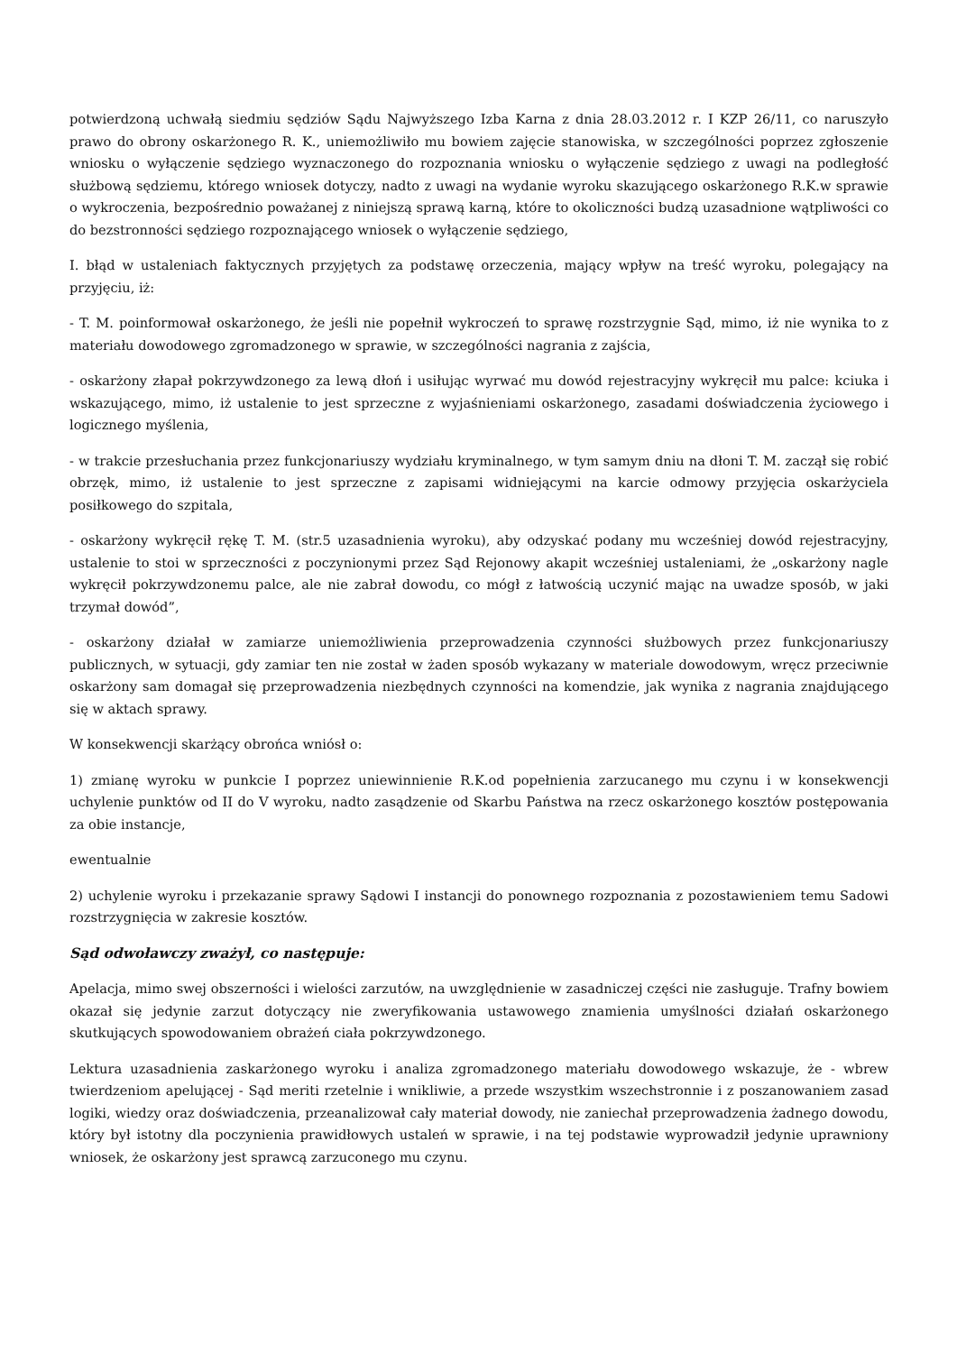potwierdzoną uchwałą siedmiu sędziów Sądu Najwyższego Izba Karna z dnia 28.03.2012 r. I KZP 26/11, co naruszyło prawo do obrony oskarżonego R. K., uniemożliwiło mu bowiem zajęcie stanowiska, w szczególności poprzez zgłoszenie wniosku o wyłączenie sędziego wyznaczonego do rozpoznania wniosku o wyłączenie sędziego z uwagi na podległość służbową sędziemu, którego wniosek dotyczy, nadto z uwagi na wydanie wyroku skazującego oskarżonego R.K.w sprawie o wykroczenia, bezpośrednio poważanej z niniejszą sprawą karną, które to okoliczności budzą uzasadnione wątpliwości co do bezstronności sędziego rozpoznającego wniosek o wyłączenie sędziego,
I. błąd w ustaleniach faktycznych przyjętych za podstawę orzeczenia, mający wpływ na treść wyroku, polegający na przyjęciu, iż:
- T. M. poinformował oskarżonego, że jeśli nie popełnił wykroczeń to sprawę rozstrzygnie Sąd, mimo, iż nie wynika to z materiału dowodowego zgromadzonego w sprawie, w szczególności nagrania z zajścia,
- oskarżony złapał pokrzywdzonego za lewą dłoń i usiłując wyrwać mu dowód rejestracyjny wykręcił mu palce: kciuka i wskazującego, mimo, iż ustalenie to jest sprzeczne z wyjaśnieniami oskarżonego, zasadami doświadczenia życiowego i logicznego myślenia,
- w trakcie przesłuchania przez funkcjonariuszy wydziału kryminalnego, w tym samym dniu na dłoni T. M. zaczął się robić obrzęk, mimo, iż ustalenie to jest sprzeczne z zapisami widniejącymi na karcie odmowy przyjęcia oskarżyciela posiłkowego do szpitala,
- oskarżony wykręcił rękę T. M. (str.5 uzasadnienia wyroku), aby odzyskać podany mu wcześniej dowód rejestracyjny, ustalenie to stoi w sprzeczności z poczynionymi przez Sąd Rejonowy akapit wcześniej ustaleniami, że „oskarżony nagle wykręcił pokrzywdzonemu palce, ale nie zabrał dowodu, co mógł z łatwością uczynić mając na uwadze sposób, w jaki trzymał dowód”,
- oskarżony działał w zamiarze uniemożliwienia przeprowadzenia czynności służbowych przez funkcjonariuszy publicznych, w sytuacji, gdy zamiar ten nie został w żaden sposób wykazany w materiale dowodowym, wręcz przeciwnie oskarżony sam domagał się przeprowadzenia niezbędnych czynności na komendzie, jak wynika z nagrania znajdującego się w aktach sprawy.
W konsekwencji skarżący obrońca wniósł o:
1) zmianę wyroku w punkcie I poprzez uniewinnienie R.K.od popełnienia zarzucanego mu czynu i w konsekwencji uchylenie punktów od II do V wyroku, nadto zasądzenie od Skarbu Państwa na rzecz oskarżonego kosztów postępowania za obie instancje,
ewentualnie
2) uchylenie wyroku i przekazanie sprawy Sądowi I instancji do ponownego rozpoznania z pozostawieniem temu Sadowi rozstrzygnięcia w zakresie kosztów.
Sąd odwoławczy zważył, co następuje:
Apelacja, mimo swej obszerności i wielości zarzutów, na uwzględnienie w zasadniczej części nie zasługuje. Trafny bowiem okazał się jedynie zarzut dotyczący nie zweryfikowania ustawowego znamienia umyślności działań oskarżonego skutkujących spowodowaniem obrażeń ciała pokrzywdzonego.
Lektura uzasadnienia zaskarżonego wyroku i analiza zgromadzonego materiału dowodowego wskazuje, że - wbrew twierdzeniom apelującej - Sąd meriti rzetelnie i wnikliwie, a przede wszystkim wszechstronnie i z poszanowaniem zasad logiki, wiedzy oraz doświadczenia, przeanalizował cały materiał dowody, nie zaniechał przeprowadzenia żadnego dowodu, który był istotny dla poczynienia prawidłowych ustaleń w sprawie, i na tej podstawie wyprowadził jedynie uprawniony wniosek, że oskarżony jest sprawcą zarzuconego mu czynu.